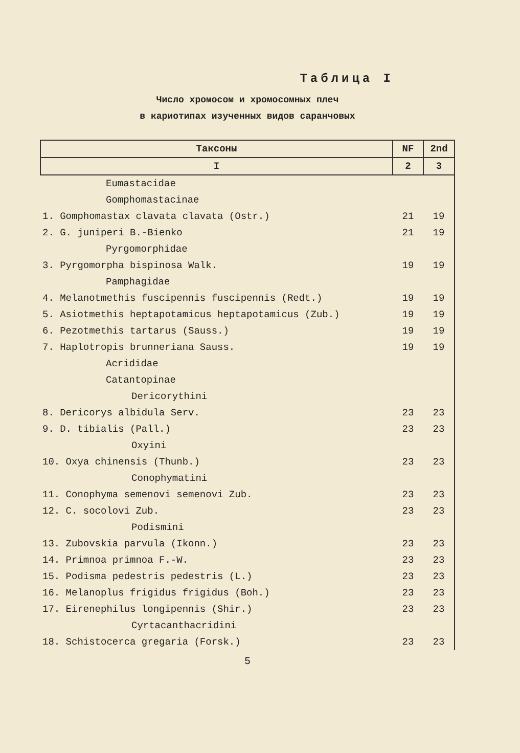Таблица I
Число хромосом и хромосомных плеч
в кариотипах изученных видов саранчовых
| Таксоны | NF | 2nd |
| --- | --- | --- |
| I | 2 | 3 |
| Eumastacidae | | |
| Gomphomastacinae | | |
| 1. Gomphomastax clavata clavata (Ostr.) | 21 | 19 |
| 2. G. juniperi B.-Bienko | 21 | 19 |
| Pyrgomorphidae | | |
| 3. Pyrgomorpha bispinosa Walk. | 19 | 19 |
| Pamphagidae | | |
| 4. Melanotmethis fuscipennis fuscipennis (Redt.) | 19 | 19 |
| 5. Asiotmethis heptapotamicus heptapotamicus (Zub.) | 19 | 19 |
| 6. Pezotmethis tartarus (Sauss.) | 19 | 19 |
| 7. Haplotropis brunneriana Sauss. | 19 | 19 |
| Acrididae | | |
| Catantopinae | | |
| Dericorythini | | |
| 8. Dericorys albidula Serv. | 23 | 23 |
| 9. D. tibialis (Pall.) | 23 | 23 |
| Oxyini | | |
| 10. Oxya chinensis (Thunb.) | 23 | 23 |
| Conophymatini | | |
| 11. Conophyma semenovi semenovi Zub. | 23 | 23 |
| 12. C. socolovi Zub. | 23 | 23 |
| Podismini | | |
| 13. Zubovskia parvula (Ikonn.) | 23 | 23 |
| 14. Primnoa primnoa F.-W. | 23 | 23 |
| 15. Podisma pedestris pedestris (L.) | 23 | 23 |
| 16. Melanoplus frigidus frigidus (Boh.) | 23 | 23 |
| 17. Eirenephilus longipennis (Shir.) | 23 | 23 |
| Cyrtacanthacridini | | |
| 18. Schistocerca gregaria (Forsk.) | 23 | 23 |
5